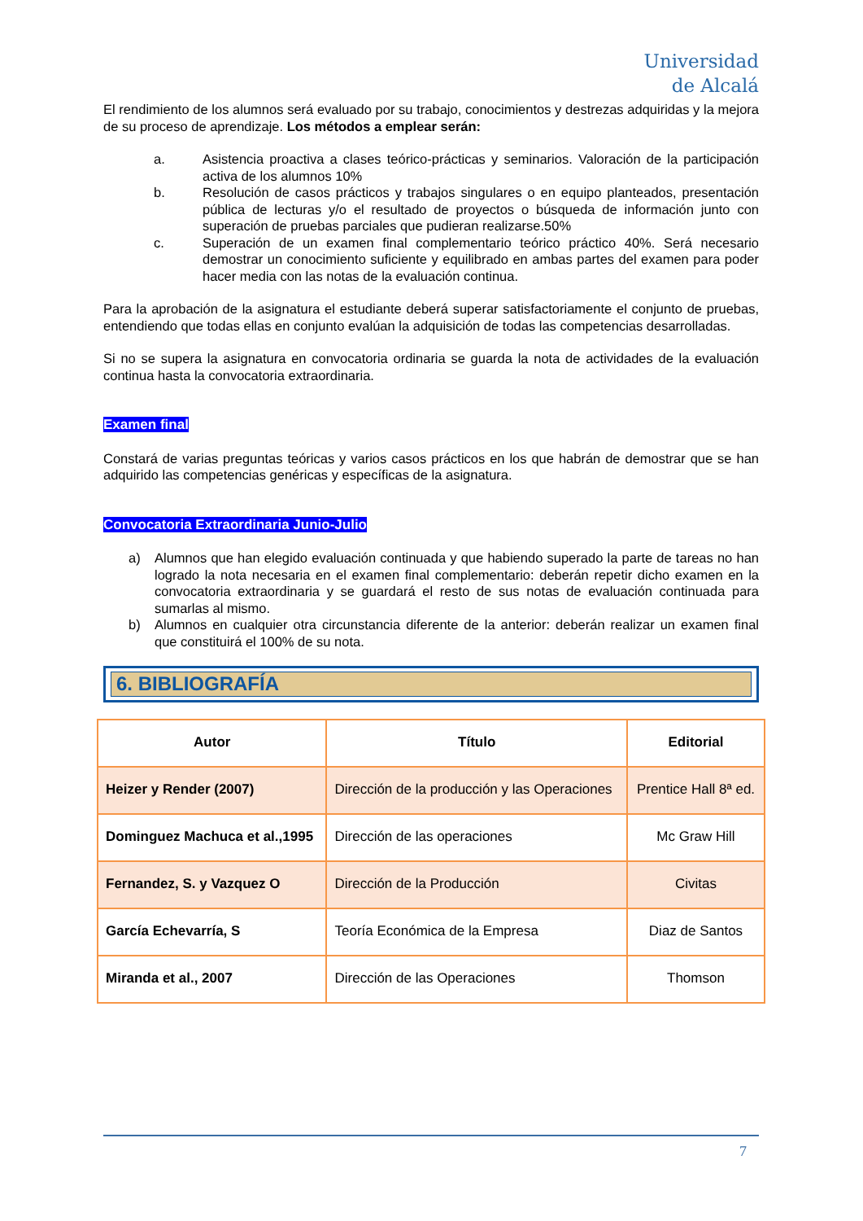Universidad
de Alcalá
El rendimiento de los alumnos será evaluado por su trabajo, conocimientos y destrezas adquiridas y la mejora de su proceso de aprendizaje. Los métodos a emplear serán:
a. Asistencia proactiva a clases teórico-prácticas y seminarios. Valoración de la participación activa de los alumnos 10%
b. Resolución de casos prácticos y trabajos singulares o en equipo planteados, presentación pública de lecturas y/o el resultado de proyectos o búsqueda de información junto con superación de pruebas parciales que pudieran realizarse.50%
c. Superación de un examen final complementario teórico práctico 40%. Será necesario demostrar un conocimiento suficiente y equilibrado en ambas partes del examen para poder hacer media con las notas de la evaluación continua.
Para la aprobación de la asignatura el estudiante deberá superar satisfactoriamente el conjunto de pruebas, entendiendo que todas ellas en conjunto evalúan la adquisición de todas las competencias desarrolladas.
Si no se supera la asignatura en convocatoria ordinaria se guarda la nota de actividades de la evaluación continua hasta la convocatoria extraordinaria.
Examen final
Constará de varias preguntas teóricas y varios casos prácticos en los que habrán de demostrar que se han adquirido las competencias genéricas y específicas de la asignatura.
Convocatoria Extraordinaria Junio-Julio
a) Alumnos que han elegido evaluación continuada y que habiendo superado la parte de tareas no han logrado la nota necesaria en el examen final complementario: deberán repetir dicho examen en la convocatoria extraordinaria y se guardará el resto de sus notas de evaluación continuada para sumarlas al mismo.
b) Alumnos en cualquier otra circunstancia diferente de la anterior: deberán realizar un examen final que constituirá el 100% de su nota.
6. BIBLIOGRAFÍA
| Autor | Título | Editorial |
| --- | --- | --- |
| Heizer y Render (2007) | Dirección de la producción y las Operaciones | Prentice Hall 8ª ed. |
| Dominguez Machuca et al.,1995 | Dirección de las operaciones | Mc Graw Hill |
| Fernandez, S. y Vazquez O | Dirección de la Producción | Civitas |
| García Echevarría, S | Teoría Económica de la Empresa | Diaz de Santos |
| Miranda et al., 2007 | Dirección de las Operaciones | Thomson |
7